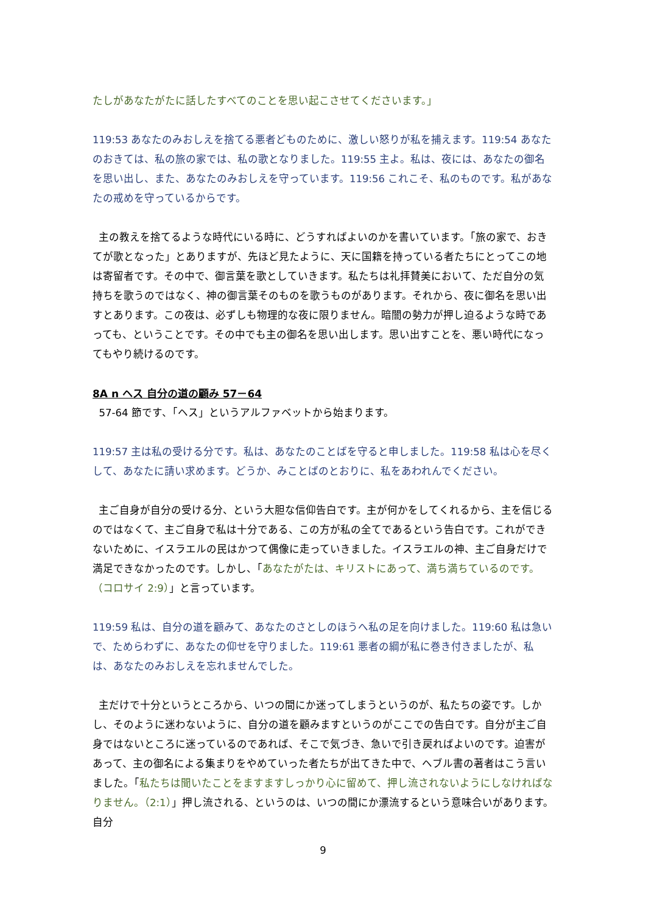たしがあなたがたに話したすべてのことを思い起こさせてくださいます。」
119:53 あなたのみおしえを捨てる悪者どものために、激しい怒りが私を捕えます。119:54 あなたのおきては、私の旅の家では、私の歌となりました。119:55 主よ。私は、夜には、あなたの御名を思い出し、また、あなたのみおしえを守っています。119:56 これこそ、私のものです。私があなたの戒めを守っているからです。
主の教えを捨てるような時代にいる時に、どうすればよいのかを書いています。「旅の家で、おきてが歌となった」とありますが、先ほど見たように、天に国籍を持っている者たちにとってこの地は寄留者です。その中で、御言葉を歌としていきます。私たちは礼拝賛美において、ただ自分の気持ちを歌うのではなく、神の御言葉そのものを歌うものがあります。それから、夜に御名を思い出すとあります。この夜は、必ずしも物理的な夜に限りません。暗闇の勢力が押し迫るような時であっても、ということです。その中でも主の御名を思い出します。思い出すことを、悪い時代になってもやり続けるのです。
8A n ヘス 自分の道の顧み 57－64
57-64 節です、「ヘス」というアルファベットから始まります。
119:57 主は私の受ける分です。私は、あなたのことばを守ると申しました。119:58 私は心を尽くして、あなたに請い求めます。どうか、みことばのとおりに、私をあわれんでください。
主ご自身が自分の受ける分、という大胆な信仰告白です。主が何かをしてくれるから、主を信じるのではなくて、主ご自身で私は十分である、この方が私の全てであるという告白です。これができないために、イスラエルの民はかつて偶像に走っていきました。イスラエルの神、主ご自身だけで満足できなかったのです。しかし、「あなたがたは、キリストにあって、満ち満ちているのです。（コロサイ 2:9）」と言っています。
119:59 私は、自分の道を顧みて、あなたのさとしのほうへ私の足を向けました。119:60 私は急いで、ためらわずに、あなたの仰せを守りました。119:61 悪者の綱が私に巻き付きましたが、私は、あなたのみおしえを忘れませんでした。
主だけで十分というところから、いつの間にか迷ってしまうというのが、私たちの姿です。しかし、そのように迷わないように、自分の道を顧みますというのがここでの告白です。自分が主ご自身ではないところに迷っているのであれば、そこで気づき、急いで引き戻ればよいのです。迫害があって、主の御名による集まりをやめていった者たちが出てきた中で、ヘブル書の著者はこう言いました。「私たちは聞いたことをますますしっかり心に留めて、押し流されないようにしなければなりません。（2:1）」押し流される、というのは、いつの間にか漂流するという意味合いがあります。自分
9